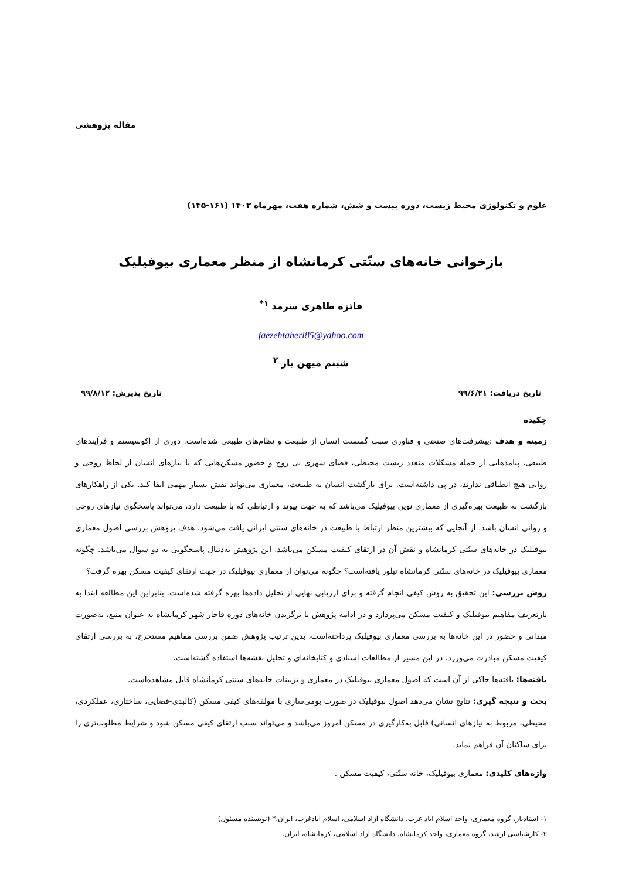مقاله پژوهشی
علوم و تکنولوژی محیط زیست، دوره بیست و شش، شماره هفت، مهرماه ۱۴۰۳ (۱۶۱-۱۴۵)
بازخوانی خانه‌های سنّتی کرمانشاه از منظر معماری بیوفیلیک
فائزه طاهری سرمد <sup>۱*</sup>
faezehtaheri85@yahoo.com
شبنم میهن یار <sup>۲</sup>
تاریخ دریافت: ۹۹/۶/۲۱ تاریخ پذیرش: ۹۹/۸/۱۲
چکیده
زمینه و هدف :پیشرفت‌های صنعتی و فناوری سبب گسست انسان از طبیعت و نظام‌های طبیعی شده‌است. دوری از اکوسیستم و فرآیندهای طبیعی، پیامدهایی از جمله مشکلات متعدد زیست محیطی، فضای شهری بی روح و حضور مسکن‌هایی که با نیازهای انسان از لحاظ روحی و روانی هیچ انطباقی ندارند، در پی داشته‌است. برای بازگشت انسان به طبیعت، معماری می‌تواند نقش بسیار مهمی ایفا کند. یکی از راهکارهای بازگشت به طبیعت بهره‌گیری از معماری نوین بیوفیلیک می‌باشد که به جهت پیوند و ارتباطی که با طبیعت دارد، می‌تواند پاسخگوی نیازهای روحی و روانی انسان باشد. از آنجایی که بیشترین منظر ارتباط با طبیعت در خانه‌های سنتی ایرانی یافت می‌شود. هدف پژوهش بررسی اصول معماری بیوفیلیک در خانه‌های سنّتی کرمانشاه و نقش آن در ارتقای کیفیت مسکن می‌باشد. این پژوهش به‌دنبال پاسخگویی به دو سوال می‌باشد. چگونه معماری بیوفیلیک در خانه‌های سنّتی کرمانشاه تبلور یافته‌است؟ چگونه می‌توان از معماری بیوفیلیک در جهت ارتقای کیفیت مسکن بهره گرفت؟
روش بررسی: این تحقیق به روش کیفی انجام گرفته و برای ارزیابی نهایی از تحلیل داده‌ها بهره گرفته شده‌است. بنابراین این مطالعه ابتدا به بازتعریف مفاهیم بیوفیلیک و کیفیت مسکن می‌پردازد و در ادامه پژوهش با برگزیدن خانه‌های دوره قاجار شهر کرمانشاه به عنوان منبع، به‌صورت میدانی و حضور در این خانه‌ها به بررسی معماری بیوفیلیک پرداخته‌است، بدین ترتیب پژوهش ضمن بررسی مفاهیم مستخرج، به بررسی ارتقای کیفیت مسکن مبادرت می‌ورزد. در این مسیر از مطالعات اسنادی و کتابخانه‌ای و تحلیل نقشه‌ها استفاده گشته‌است.
یافته‌ها: یافته‌ها حاکی از آن است که اصول معماری بیوفیلیک در معماری و تزیینات خانه‌های سنتی کرمانشاه قابل مشاهده‌است.
بحث و نتیجه گیری: نتایج نشان می‌دهد اصول بیوفیلیک در صورت بومی‌سازی با مولفه‌های کیفی مسکن (کالبدی-فضایی، ساختاری، عملکردی، محیطی، مربوط به نیازهای انسانی) قابل به‌کارگیری در مسکن امروز می‌باشد و می‌تواند سبب ارتقای کیفی مسکن شود و شرایط مطلوب‌تری را برای ساکنان آن فراهم نماید.
واژه‌های کلیدی: معماری بیوفیلیک، خانه سنّتی، کیفیت مسکن .
۱- استادیار، گروه معماری، واحد اسلام آباد غرب، دانشگاه آزاد اسلامی، اسلام آبادغرب، ایران.* (نویسنده مسئول)
۲- کارشناسی ارشد، گروه معماری، واحد کرمانشاه، دانشگاه آزاد اسلامی، کرمانشاه، ایران.